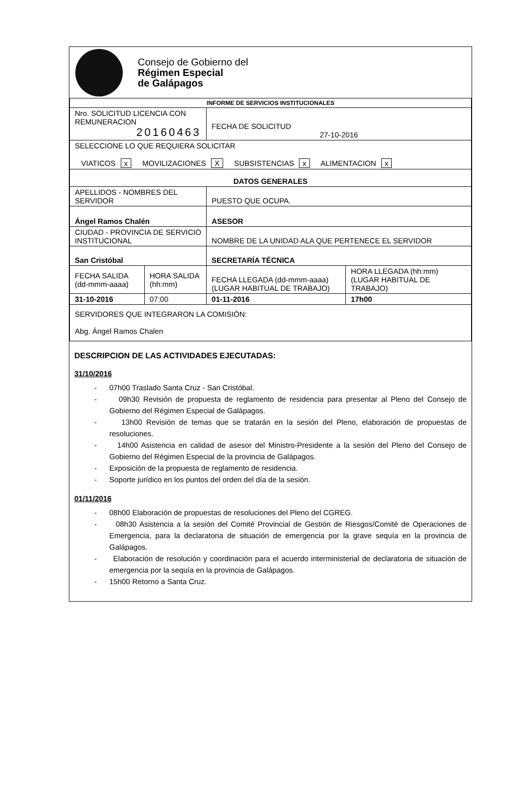Consejo de Gobierno del
Régimen Especial
de Galápagos
| INFORME DE SERVICIOS INSTITUCIONALES | | | |
| --- | --- | --- | --- |
| Nro. SOLICITUD LICENCIA CON REMUNERACION 20160463 | | FECHA DE SOLICITUD 27-10-2016 | |
| SELECCIONE LO QUE REQUIERA SOLICITAR VIATICOS x MOVILIZACIONES X SUBSISTENCIAS x ALIMENTACION x | | | |
| DATOS GENERALES | | | |
| APELLIDOS - NOMBRES DEL SERVIDOR | | PUESTO QUE OCUPA. | |
| Ángel Ramos Chalén | | ASESOR | |
| CIUDAD - PROVINCIA DE SERVICIO INSTITUCIONAL | | NOMBRE DE LA UNIDAD ALA QUE PERTENECE EL SERVIDOR | |
| San Cristóbal | | SECRETARÍA TÉCNICA | |
| FECHA SALIDA (dd-mmm-aaaa) | HORA SALIDA (hh:mm) | FECHA LLEGADA (dd-mmm-aaaa) (LUGAR HABITUAL DE TRABAJO) | HORA LLEGADA (hh:mm) (LUGAR HABITUAL DE TRABAJO) |
| 31-10-2016 | 07:00 | 01-11-2016 | 17h00 |
| SERVIDORES QUE INTEGRARON LA COMISIÓN: Abg. Ángel Ramos Chalen | | | |
DESCRIPCION DE LAS ACTIVIDADES EJECUTADAS:
31/10/2016
- 07h00 Traslado Santa Cruz - San Cristóbal.
- 09h30 Revisión de propuesta de reglamento de residencia para presentar al Pleno del Consejo de Gobierno del Régimen Especial de Galápagos.
- 13h00 Revisión de temas que se tratarán en la sesión del Pleno, elaboración de propuestas de resoluciones.
- 14h00 Asistencia en calidad de asesor del Ministro-Presidente a la sesión del Pleno del Consejo de Gobierno del Régimen Especial de la provincia de Galápagos.
- Exposición de la propuesta de reglamento de residencia.
- Soporte jurídico en los puntos del orden del día de la sesión.
01/11/2016
- 08h00 Elaboración de propuestas de resoluciones del Pleno del CGREG.
- 08h30 Asistencia a la sesión del Comité Provincial de Gestión de Riesgos/Comité de Operaciones de Emergencia, para la declaratoria de situación de emergencia por la grave sequía en la provincia de Galápagos.
- Elaboración de resolución y coordinación para el acuerdo interministerial de declaratoria de situación de emergencia por la sequía en la provincia de Galápagos.
- 15h00 Retorno a Santa Cruz.